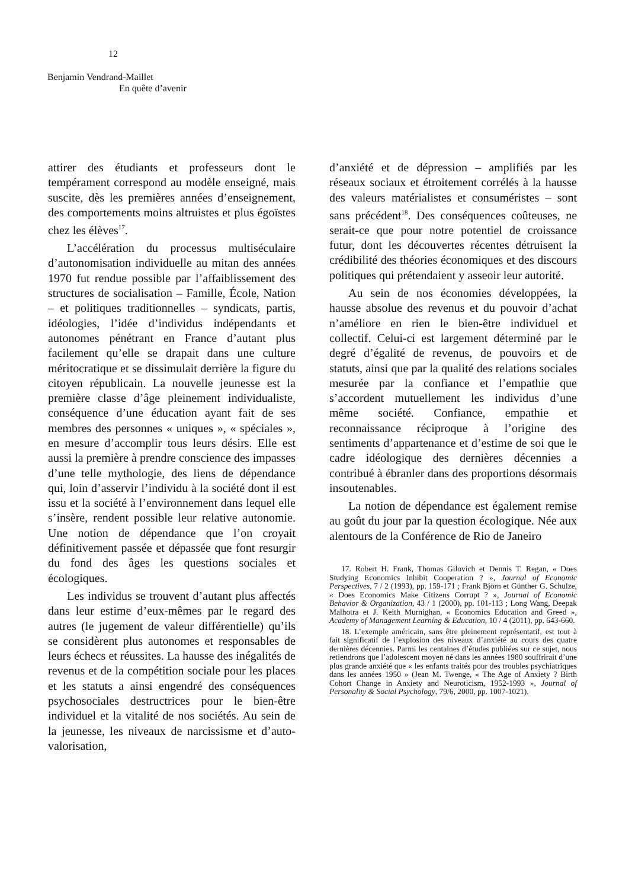12
Benjamin Vendrand-Maillet
En quête d’avenir
attirer des étudiants et professeurs dont le tempérament correspond au modèle enseigné, mais suscite, dès les premières années d’enseignement, des comportements moins altruistes et plus égoïstes chez les élèves<sup>17</sup>.
L’accélération du processus multiséculaire d’autonomisation individuelle au mitan des années 1970 fut rendue possible par l’affaiblissement des structures de socialisation – Famille, École, Nation – et politiques traditionnelles – syndicats, partis, idéologies, l’idée d’individus indépendants et autonomes pénétrant en France d’autant plus facilement qu’elle se drapait dans une culture méritocratique et se dissimulait derrière la figure du citoyen républicain. La nouvelle jeunesse est la première classe d’âge pleinement individualiste, conséquence d’une éducation ayant fait de ses membres des personnes « uniques », « spéciales », en mesure d’accomplir tous leurs désirs. Elle est aussi la première à prendre conscience des impasses d’une telle mythologie, des liens de dépendance qui, loin d’asservir l’individu à la société dont il est issu et la société à l’environnement dans lequel elle s’insère, rendent possible leur relative autonomie. Une notion de dépendance que l’on croyait définitivement passée et dépassée que font resurgir du fond des âges les questions sociales et écologiques.
Les individus se trouvent d’autant plus affectés dans leur estime d’eux-mêmes par le regard des autres (le jugement de valeur différentielle) qu’ils se considèrent plus autonomes et responsables de leurs échecs et réussites. La hausse des inégalités de revenus et de la compétition sociale pour les places et les statuts a ainsi engendré des conséquences psychosociales destructrices pour le bien-être individuel et la vitalité de nos sociétés. Au sein de la jeunesse, les niveaux de narcissisme et d’auto-valorisation,
d’anxiété et de dépression – amplifiés par les réseaux sociaux et étroitement corrélés à la hausse des valeurs matérialistes et consuméristes – sont sans précédent<sup>18</sup>. Des conséquences coûteuses, ne serait-ce que pour notre potentiel de croissance futur, dont les découvertes récentes détruisent la crédibilité des théories économiques et des discours politiques qui prétendaient y asseoir leur autorité.
Au sein de nos économies développées, la hausse absolue des revenus et du pouvoir d’achat n’améliore en rien le bien-être individuel et collectif. Celui-ci est largement déterminé par le degré d’égalité de revenus, de pouvoirs et de statuts, ainsi que par la qualité des relations sociales mesurée par la confiance et l’empathie que s’accordent mutuellement les individus d’une même société. Confiance, empathie et reconnaissance réciproque à l’origine des sentiments d’appartenance et d’estime de soi que le cadre idéologique des dernières décennies a contribué à ébranler dans des proportions désormais insoutenables.
La notion de dépendance est également remise au goût du jour par la question écologique. Née aux alentours de la Conférence de Rio de Janeiro
17. Robert H. Frank, Thomas Gilovich et Dennis T. Regan, « Does Studying Economics Inhibit Cooperation ? », Journal of Economic Perspectives, 7 / 2 (1993), pp. 159-171 ; Frank Björn et Günther G. Schulze, « Does Economics Make Citizens Corrupt ? », Journal of Economic Behavior & Organization, 43 / 1 (2000), pp. 101-113 ; Long Wang, Deepak Malhotra et J. Keith Murnighan, « Economics Education and Greed », Academy of Management Learning & Education, 10 / 4 (2011), pp. 643-660.
18. L’exemple américain, sans être pleinement représentatif, est tout à fait significatif de l’explosion des niveaux d’anxiété au cours des quatre dernières décennies. Parmi les centaines d’études publiées sur ce sujet, nous retiendrons que l’adolescent moyen né dans les années 1980 souffrirait d’une plus grande anxiété que « les enfants traités pour des troubles psychiatriques dans les années 1950 » (Jean M. Twenge, « The Age of Anxiety ? Birth Cohort Change in Anxiety and Neuroticism, 1952-1993 », Journal of Personality & Social Psychology, 79/6, 2000, pp. 1007-1021).